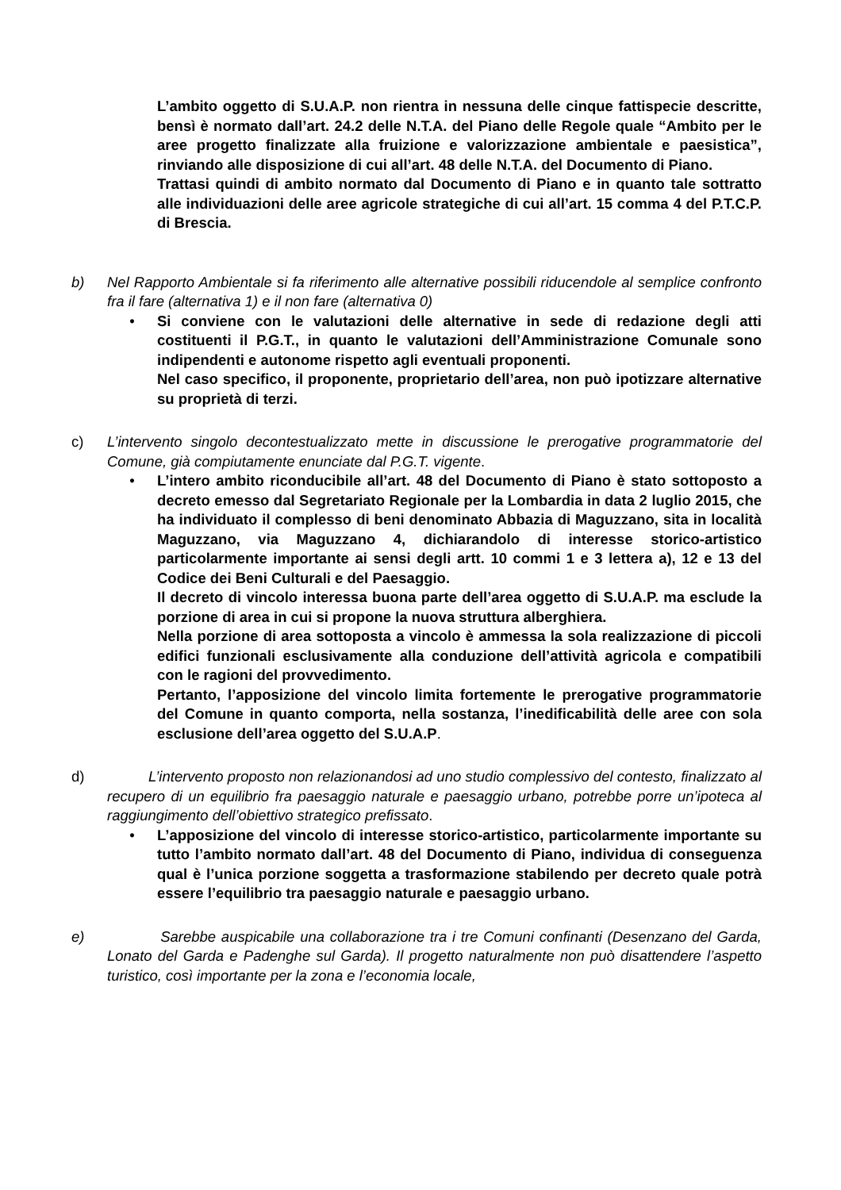L’ambito oggetto di S.U.A.P. non rientra in nessuna delle cinque fattispecie descritte, bensì è normato dall’art. 24.2 delle N.T.A. del Piano delle Regole quale “Ambito per le aree progetto finalizzate alla fruizione e valorizzazione ambientale e paesistica”, rinviando alle disposizione di cui all’art. 48 delle N.T.A. del Documento di Piano.
Trattasi quindi di ambito normato dal Documento di Piano e in quanto tale sottratto alle individuazioni delle aree agricole strategiche di cui all’art. 15 comma 4 del P.T.C.P. di Brescia.
b) Nel Rapporto Ambientale si fa riferimento alle alternative possibili riducendole al semplice confronto fra il fare (alternativa 1) e il non fare (alternativa 0)
• Si conviene con le valutazioni delle alternative in sede di redazione degli atti costituenti il P.G.T., in quanto le valutazioni dell’Amministrazione Comunale sono indipendenti e autonome rispetto agli eventuali proponenti.
Nel caso specifico, il proponente, proprietario dell’area, non può ipotizzare alternative su proprietà di terzi.
c) L’intervento singolo decontestualizzato mette in discussione le prerogative programmatorie del Comune, già compiutamente enunciate dal P.G.T. vigente.
• L’intero ambito riconducibile all’art. 48 del Documento di Piano è stato sottoposto a decreto emesso dal Segretariato Regionale per la Lombardia in data 2 luglio 2015, che ha individuato il complesso di beni denominato Abbazia di Maguzzano, sita in località Maguzzano, via Maguzzano 4, dichiarandolo di interesse storico-artistico particolarmente importante ai sensi degli artt. 10 commi 1 e 3 lettera a), 12 e 13 del Codice dei Beni Culturali e del Paesaggio.
Il decreto di vincolo interessa buona parte dell’area oggetto di S.U.A.P. ma esclude la porzione di area in cui si propone la nuova struttura alberghiera.
Nella porzione di area sottoposta a vincolo è ammessa la sola realizzazione di piccoli edifici funzionali esclusivamente alla conduzione dell’attività agricola e compatibili con le ragioni del provvedimento.
Pertanto, l’apposizione del vincolo limita fortemente le prerogative programmatorie del Comune in quanto comporta, nella sostanza, l’inedificabilità delle aree con sola esclusione dell’area oggetto del S.U.A.P.
d) L’intervento proposto non relazionandosi ad uno studio complessivo del contesto, finalizzato al recupero di un equilibrio fra paesaggio naturale e paesaggio urbano, potrebbe porre un’ipoteca al raggiungimento dell’obiettivo strategico prefissato.
• L’apposizione del vincolo di interesse storico-artistico, particolarmente importante su tutto l’ambito normato dall’art. 48 del Documento di Piano, individua di conseguenza qual è l’unica porzione soggetta a trasformazione stabilendo per decreto quale potrà essere l’equilibrio tra paesaggio naturale e paesaggio urbano.
e) Sarebbe auspicabile una collaborazione tra i tre Comuni confinanti (Desenzano del Garda, Lonato del Garda e Padenghe sul Garda). Il progetto naturalmente non può disattendere l’aspetto turistico, così importante per la zona e l’economia locale,